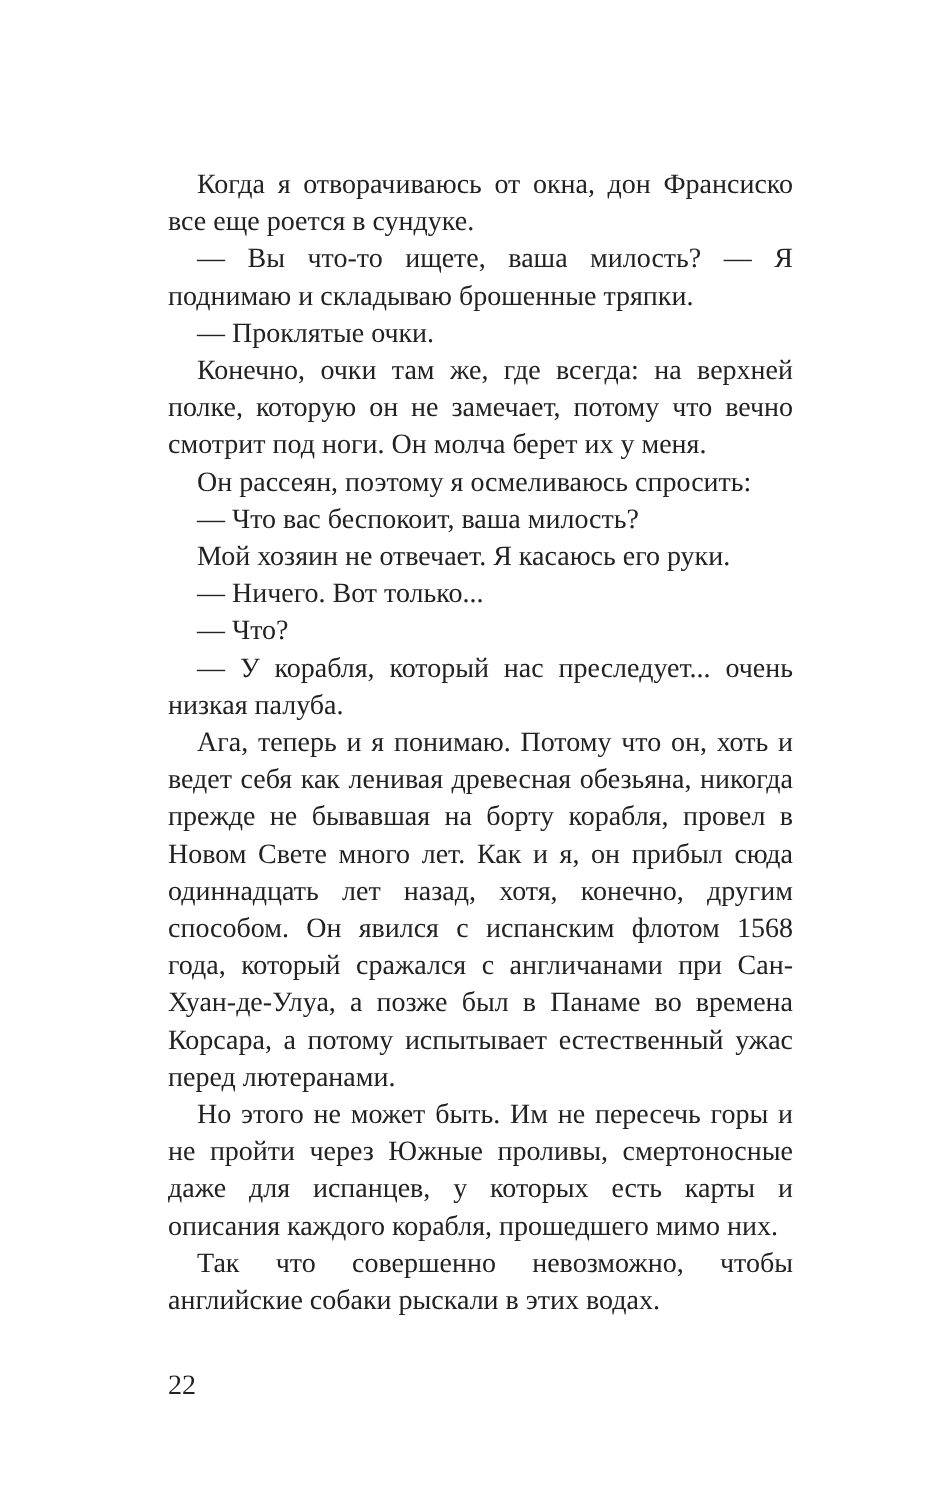Когда я отворачиваюсь от окна, дон Франсиско все еще роется в сундуке.
— Вы что-то ищете, ваша милость? — Я поднимаю и складываю брошенные тряпки.
— Проклятые очки.
Конечно, очки там же, где всегда: на верхней полке, которую он не замечает, потому что вечно смотрит под ноги. Он молча берет их у меня.
Он рассеян, поэтому я осмеливаюсь спросить:
— Что вас беспокоит, ваша милость?
Мой хозяин не отвечает. Я касаюсь его руки.
— Ничего. Вот только...
— Что?
— У корабля, который нас преследует... очень низкая палуба.
Ага, теперь и я понимаю. Потому что он, хоть и ведет себя как ленивая древесная обезьяна, никогда прежде не бывавшая на борту корабля, провел в Новом Свете много лет. Как и я, он прибыл сюда одиннадцать лет назад, хотя, конечно, другим способом. Он явился с испанским флотом 1568 года, который сражался с англичанами при Сан-Хуан-де-Улуа, а позже был в Панаме во времена Корсара, а потому испытывает естественный ужас перед лютеранами.
Но этого не может быть. Им не пересечь горы и не пройти через Южные проливы, смертоносные даже для испанцев, у которых есть карты и описания каждого корабля, прошедшего мимо них.
Так что совершенно невозможно, чтобы английские собаки рыскали в этих водах.
22